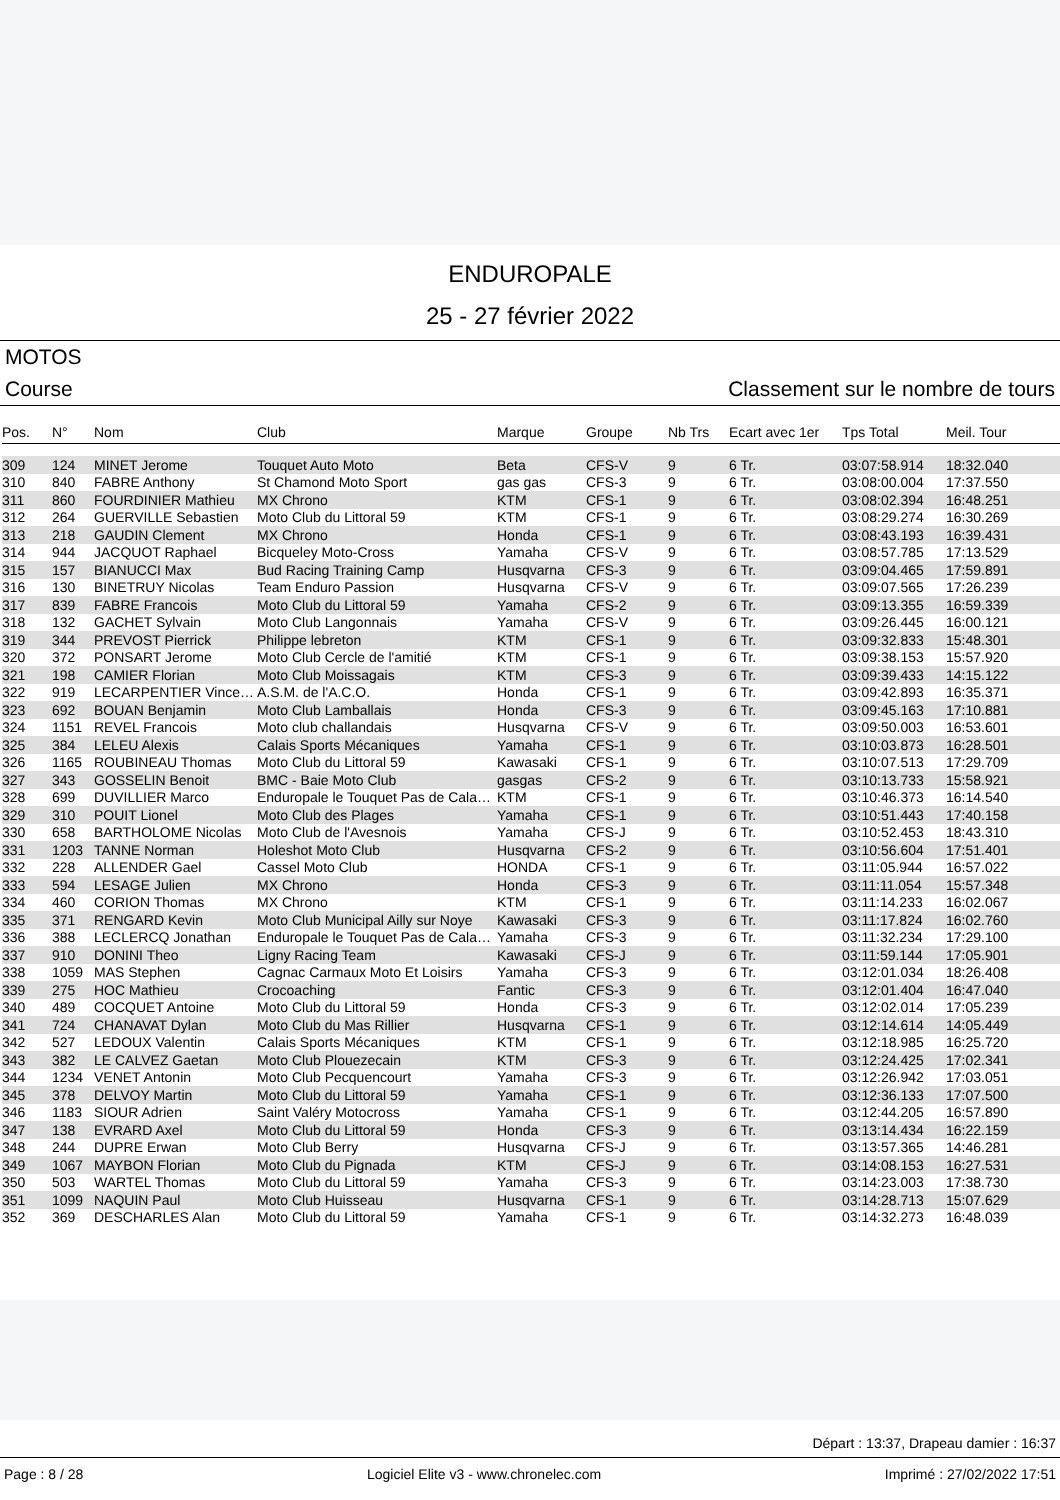ENDUROPALE
25 - 27 février 2022
MOTOS
Course Classement sur le nombre de tours
| Pos. | N° | Nom | Club | Marque | Groupe | Nb Trs | Ecart avec 1er | Tps Total | Meil. Tour |
| --- | --- | --- | --- | --- | --- | --- | --- | --- | --- |
| 309 | 124 | MINET Jerome | Touquet Auto Moto | Beta | CFS-V | 9 | 6 Tr. | 03:07:58.914 | 18:32.040 |
| 310 | 840 | FABRE Anthony | St Chamond Moto Sport | gas gas | CFS-3 | 9 | 6 Tr. | 03:08:00.004 | 17:37.550 |
| 311 | 860 | FOURDINIER Mathieu | MX Chrono | KTM | CFS-1 | 9 | 6 Tr. | 03:08:02.394 | 16:48.251 |
| 312 | 264 | GUERVILLE Sebastien | Moto Club du Littoral 59 | KTM | CFS-1 | 9 | 6 Tr. | 03:08:29.274 | 16:30.269 |
| 313 | 218 | GAUDIN Clement | MX Chrono | Honda | CFS-1 | 9 | 6 Tr. | 03:08:43.193 | 16:39.431 |
| 314 | 944 | JACQUOT Raphael | Bicqueley Moto-Cross | Yamaha | CFS-V | 9 | 6 Tr. | 03:08:57.785 | 17:13.529 |
| 315 | 157 | BIANUCCI Max | Bud Racing Training Camp | Husqvarna | CFS-3 | 9 | 6 Tr. | 03:09:04.465 | 17:59.891 |
| 316 | 130 | BINETRUY Nicolas | Team Enduro Passion | Husqvarna | CFS-V | 9 | 6 Tr. | 03:09:07.565 | 17:26.239 |
| 317 | 839 | FABRE Francois | Moto Club du Littoral 59 | Yamaha | CFS-2 | 9 | 6 Tr. | 03:09:13.355 | 16:59.339 |
| 318 | 132 | GACHET Sylvain | Moto Club Langonnais | Yamaha | CFS-V | 9 | 6 Tr. | 03:09:26.445 | 16:00.121 |
| 319 | 344 | PREVOST Pierrick | Philippe lebreton | KTM | CFS-1 | 9 | 6 Tr. | 03:09:32.833 | 15:48.301 |
| 320 | 372 | PONSART Jerome | Moto Club Cercle de l'amitié | KTM | CFS-1 | 9 | 6 Tr. | 03:09:38.153 | 15:57.920 |
| 321 | 198 | CAMIER Florian | Moto Club Moissagais | KTM | CFS-3 | 9 | 6 Tr. | 03:09:39.433 | 14:15.122 |
| 322 | 919 | LECARPENTIER Vince… | A.S.M. de l'A.C.O. | Honda | CFS-1 | 9 | 6 Tr. | 03:09:42.893 | 16:35.371 |
| 323 | 692 | BOUAN Benjamin | Moto Club Lamballais | Honda | CFS-3 | 9 | 6 Tr. | 03:09:45.163 | 17:10.881 |
| 324 | 1151 | REVEL Francois | Moto club challandais | Husqvarna | CFS-V | 9 | 6 Tr. | 03:09:50.003 | 16:53.601 |
| 325 | 384 | LELEU Alexis | Calais Sports Mécaniques | Yamaha | CFS-1 | 9 | 6 Tr. | 03:10:03.873 | 16:28.501 |
| 326 | 1165 | ROUBINEAU Thomas | Moto Club du Littoral 59 | Kawasaki | CFS-1 | 9 | 6 Tr. | 03:10:07.513 | 17:29.709 |
| 327 | 343 | GOSSELIN Benoit | BMC - Baie Moto Club | gasgas | CFS-2 | 9 | 6 Tr. | 03:10:13.733 | 15:58.921 |
| 328 | 699 | DUVILLIER Marco | Enduropale le Touquet Pas de Cala… | KTM | CFS-1 | 9 | 6 Tr. | 03:10:46.373 | 16:14.540 |
| 329 | 310 | POUIT Lionel | Moto Club des Plages | Yamaha | CFS-1 | 9 | 6 Tr. | 03:10:51.443 | 17:40.158 |
| 330 | 658 | BARTHOLOME Nicolas | Moto Club de l'Avesnois | Yamaha | CFS-J | 9 | 6 Tr. | 03:10:52.453 | 18:43.310 |
| 331 | 1203 | TANNE Norman | Holeshot Moto Club | Husqvarna | CFS-2 | 9 | 6 Tr. | 03:10:56.604 | 17:51.401 |
| 332 | 228 | ALLENDER Gael | Cassel Moto Club | HONDA | CFS-1 | 9 | 6 Tr. | 03:11:05.944 | 16:57.022 |
| 333 | 594 | LESAGE Julien | MX Chrono | Honda | CFS-3 | 9 | 6 Tr. | 03:11:11.054 | 15:57.348 |
| 334 | 460 | CORION Thomas | MX Chrono | KTM | CFS-1 | 9 | 6 Tr. | 03:11:14.233 | 16:02.067 |
| 335 | 371 | RENGARD Kevin | Moto Club Municipal Ailly sur Noye | Kawasaki | CFS-3 | 9 | 6 Tr. | 03:11:17.824 | 16:02.760 |
| 336 | 388 | LECLERCQ Jonathan | Enduropale le Touquet Pas de Cala… | Yamaha | CFS-3 | 9 | 6 Tr. | 03:11:32.234 | 17:29.100 |
| 337 | 910 | DONINI Theo | Ligny Racing Team | Kawasaki | CFS-J | 9 | 6 Tr. | 03:11:59.144 | 17:05.901 |
| 338 | 1059 | MAS Stephen | Cagnac Carmaux Moto Et Loisirs | Yamaha | CFS-3 | 9 | 6 Tr. | 03:12:01.034 | 18:26.408 |
| 339 | 275 | HOC Mathieu | Crocoaching | Fantic | CFS-3 | 9 | 6 Tr. | 03:12:01.404 | 16:47.040 |
| 340 | 489 | COCQUET Antoine | Moto Club du Littoral 59 | Honda | CFS-3 | 9 | 6 Tr. | 03:12:02.014 | 17:05.239 |
| 341 | 724 | CHANAVAT Dylan | Moto Club du Mas Rillier | Husqvarna | CFS-1 | 9 | 6 Tr. | 03:12:14.614 | 14:05.449 |
| 342 | 527 | LEDOUX Valentin | Calais Sports Mécaniques | KTM | CFS-1 | 9 | 6 Tr. | 03:12:18.985 | 16:25.720 |
| 343 | 382 | LE CALVEZ Gaetan | Moto Club Plouezecain | KTM | CFS-3 | 9 | 6 Tr. | 03:12:24.425 | 17:02.341 |
| 344 | 1234 | VENET Antonin | Moto Club Pecquencourt | Yamaha | CFS-3 | 9 | 6 Tr. | 03:12:26.942 | 17:03.051 |
| 345 | 378 | DELVOY Martin | Moto Club du Littoral 59 | Yamaha | CFS-1 | 9 | 6 Tr. | 03:12:36.133 | 17:07.500 |
| 346 | 1183 | SIOUR Adrien | Saint Valéry Motocross | Yamaha | CFS-1 | 9 | 6 Tr. | 03:12:44.205 | 16:57.890 |
| 347 | 138 | EVRARD Axel | Moto Club du Littoral 59 | Honda | CFS-3 | 9 | 6 Tr. | 03:13:14.434 | 16:22.159 |
| 348 | 244 | DUPRE Erwan | Moto Club Berry | Husqvarna | CFS-J | 9 | 6 Tr. | 03:13:57.365 | 14:46.281 |
| 349 | 1067 | MAYBON Florian | Moto Club du Pignada | KTM | CFS-J | 9 | 6 Tr. | 03:14:08.153 | 16:27.531 |
| 350 | 503 | WARTEL Thomas | Moto Club du Littoral 59 | Yamaha | CFS-3 | 9 | 6 Tr. | 03:14:23.003 | 17:38.730 |
| 351 | 1099 | NAQUIN Paul | Moto Club Huisseau | Husqvarna | CFS-1 | 9 | 6 Tr. | 03:14:28.713 | 15:07.629 |
| 352 | 369 | DESCHARLES Alan | Moto Club du Littoral 59 | Yamaha | CFS-1 | 9 | 6 Tr. | 03:14:32.273 | 16:48.039 |
Départ : 13:37, Drapeau damier : 16:37
Page : 8 / 28 Logiciel Elite v3 - www.chronelec.com Imprimé : 27/02/2022 17:51